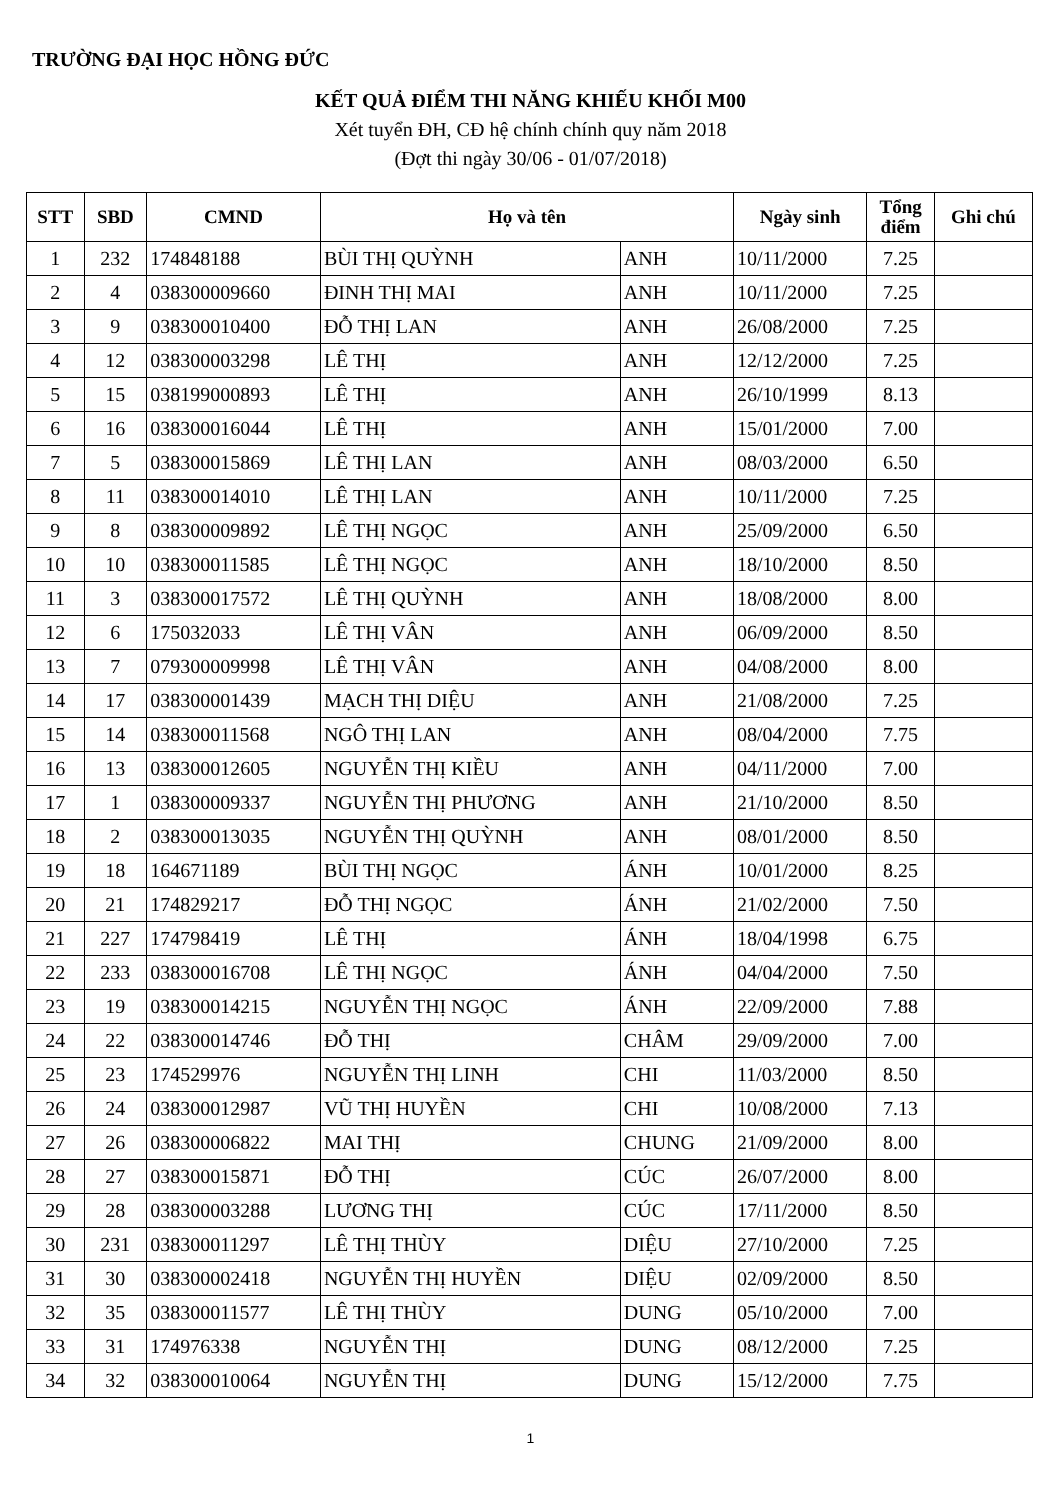TRƯỜNG ĐẠI HỌC HỒNG ĐỨC
KẾT QUẢ ĐIỂM THI NĂNG KHIẾU KHỐI M00
Xét tuyển ĐH, CĐ hệ chính chính quy năm 2018
(Đợt thi ngày 30/06 - 01/07/2018)
| STT | SBD | CMND | Họ và tên | | Ngày sinh | Tổng điểm | Ghi chú |
| --- | --- | --- | --- | --- | --- | --- | --- |
| 1 | 232 | 174848188 | BÙI THỊ QUỲNH | ANH | 10/11/2000 | 7.25 | |
| 2 | 4 | 038300009660 | ĐINH THỊ MAI | ANH | 10/11/2000 | 7.25 | |
| 3 | 9 | 038300010400 | ĐỖ THỊ LAN | ANH | 26/08/2000 | 7.25 | |
| 4 | 12 | 038300003298 | LÊ THỊ | ANH | 12/12/2000 | 7.25 | |
| 5 | 15 | 038199000893 | LÊ THỊ | ANH | 26/10/1999 | 8.13 | |
| 6 | 16 | 038300016044 | LÊ THỊ | ANH | 15/01/2000 | 7.00 | |
| 7 | 5 | 038300015869 | LÊ THỊ LAN | ANH | 08/03/2000 | 6.50 | |
| 8 | 11 | 038300014010 | LÊ THỊ LAN | ANH | 10/11/2000 | 7.25 | |
| 9 | 8 | 038300009892 | LÊ THỊ NGỌC | ANH | 25/09/2000 | 6.50 | |
| 10 | 10 | 038300011585 | LÊ THỊ NGỌC | ANH | 18/10/2000 | 8.50 | |
| 11 | 3 | 038300017572 | LÊ THỊ QUỲNH | ANH | 18/08/2000 | 8.00 | |
| 12 | 6 | 175032033 | LÊ THỊ VÂN | ANH | 06/09/2000 | 8.50 | |
| 13 | 7 | 079300009998 | LÊ THỊ VÂN | ANH | 04/08/2000 | 8.00 | |
| 14 | 17 | 038300001439 | MẠCH THỊ DIỆU | ANH | 21/08/2000 | 7.25 | |
| 15 | 14 | 038300011568 | NGÔ THỊ LAN | ANH | 08/04/2000 | 7.75 | |
| 16 | 13 | 038300012605 | NGUYỄN THỊ KIỀU | ANH | 04/11/2000 | 7.00 | |
| 17 | 1 | 038300009337 | NGUYỄN THỊ PHƯƠNG | ANH | 21/10/2000 | 8.50 | |
| 18 | 2 | 038300013035 | NGUYỄN THỊ QUỲNH | ANH | 08/01/2000 | 8.50 | |
| 19 | 18 | 164671189 | BÙI THỊ NGỌC | ÁNH | 10/01/2000 | 8.25 | |
| 20 | 21 | 174829217 | ĐỖ THỊ NGỌC | ÁNH | 21/02/2000 | 7.50 | |
| 21 | 227 | 174798419 | LÊ THỊ | ÁNH | 18/04/1998 | 6.75 | |
| 22 | 233 | 038300016708 | LÊ THỊ NGỌC | ÁNH | 04/04/2000 | 7.50 | |
| 23 | 19 | 038300014215 | NGUYỄN THỊ NGỌC | ÁNH | 22/09/2000 | 7.88 | |
| 24 | 22 | 038300014746 | ĐỖ THỊ | CHÂM | 29/09/2000 | 7.00 | |
| 25 | 23 | 174529976 | NGUYỄN THỊ LINH | CHI | 11/03/2000 | 8.50 | |
| 26 | 24 | 038300012987 | VŨ THỊ HUYỀN | CHI | 10/08/2000 | 7.13 | |
| 27 | 26 | 038300006822 | MAI THỊ | CHUNG | 21/09/2000 | 8.00 | |
| 28 | 27 | 038300015871 | ĐỖ THỊ | CÚC | 26/07/2000 | 8.00 | |
| 29 | 28 | 038300003288 | LƯƠNG THỊ | CÚC | 17/11/2000 | 8.50 | |
| 30 | 231 | 038300011297 | LÊ THỊ THÙY | DIỆU | 27/10/2000 | 7.25 | |
| 31 | 30 | 038300002418 | NGUYỄN THỊ HUYỀN | DIỆU | 02/09/2000 | 8.50 | |
| 32 | 35 | 038300011577 | LÊ THỊ THÙY | DUNG | 05/10/2000 | 7.00 | |
| 33 | 31 | 174976338 | NGUYỄN THỊ | DUNG | 08/12/2000 | 7.25 | |
| 34 | 32 | 038300010064 | NGUYỄN THỊ | DUNG | 15/12/2000 | 7.75 | |
1